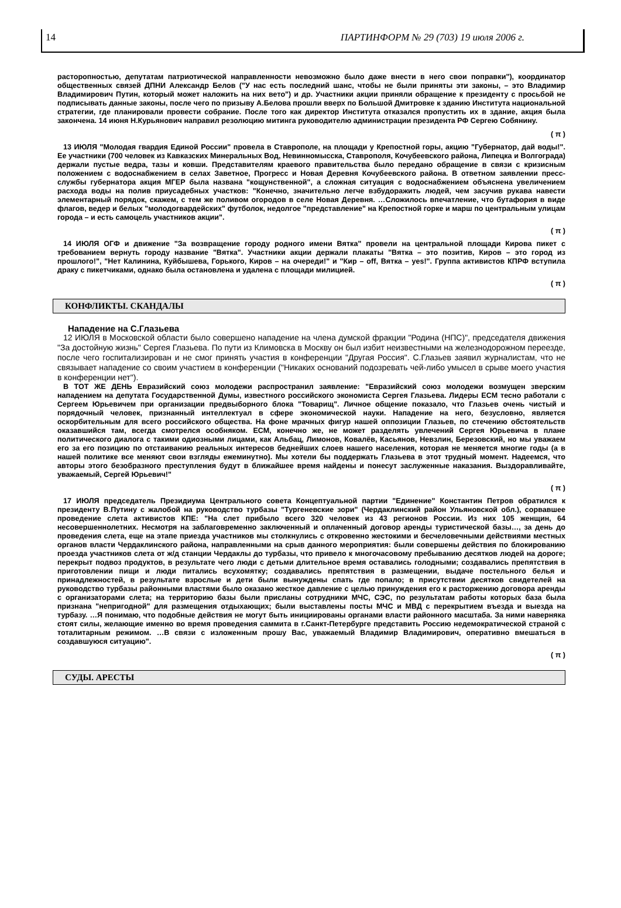14 ПАРТИНФОРМ № 29 (703) 19 июля 2006 г.
расторопностью, депутатам патриотической направленности невозможно было даже внести в него свои поправки"), координатор общественных связей ДПНИ Александр Белов ("У нас есть последний шанс, чтобы не были приняты эти законы, – это Владимир Владимирович Путин, который может наложить на них вето") и др. Участники акции приняли обращение к президенту с просьбой не подписывать данные законы, после чего по призыву А.Белова прошли вверх по Большой Дмитровке к зданию Института национальной стратегии, где планировали провести собрание. После того как директор Института отказался пропустить их в здание, акция была закончена. 14 июня Н.Курьянович направил резолюцию митинга руководителю администрации президента РФ Сергею Собянину.
( π )
13 ИЮЛЯ "Молодая гвардия Единой России" провела в Ставрополе, на площади у Крепостной горы, акцию "Губернатор, дай воды!". Ее участники (700 человек из Кавказских Минеральных Вод, Невинномысска, Ставрополя, Кочубеевского района, Липецка и Волгограда) держали пустые ведра, тазы и ковши. Представителям краевого правительства было передано обращение в связи с кризисным положением с водоснабжением в селах Заветное, Прогресс и Новая Деревня Кочубеевского района. В ответном заявлении пресс-службы губернатора акция МГЕР была названа "кощунственной", а сложная ситуация с водоснабжением объяснена увеличением расхода воды на полив приусадебных участков: "Конечно, значительно легче взбудоражить людей, чем засучив рукава навести элементарный порядок, скажем, с тем же поливом огородов в селе Новая Деревня. …Сложилось впечатление, что бутафория в виде флагов, ведер и белых "молодогвардейских" футболок, недолгое "представление" на Крепостной горке и марш по центральным улицам города – и есть самоцель участников акции".
( π )
14 ИЮЛЯ ОГФ и движение "За возвращение городу родного имени Вятка" провели на центральной площади Кирова пикет с требованием вернуть городу название "Вятка". Участники акции держали плакаты "Вятка – это позитив, Киров – это город из прошлого!", "Нет Калинина, Куйбышева, Горького, Киров – на очереди!" и "Кир – off, Вятка – yes!". Группа активистов КПРФ вступила драку с пикетчиками, однако была остановлена и удалена с площади милицией.
( π )
КОНФЛИКТЫ. СКАНДАЛЫ
Нападение на С.Глазьева
12 ИЮЛЯ в Московской области было совершено нападение на члена думской фракции "Родина (НПС)", председателя движения "За достойную жизнь" Сергея Глазьева. По пути из Климовска в Москву он был избит неизвестными на железнодорожном переезде, после чего госпитализирован и не смог принять участия в конференции "Другая Россия". С.Глазьев заявил журналистам, что не связывает нападение со своим участием в конференции ("Никаких оснований подозревать чей-либо умысел в срыве моего участия в конференции нет").
В ТОТ ЖЕ ДЕНЬ Евразийский союз молодежи распространил заявление: "Евразийский союз молодежи возмущен зверским нападением на депутата Государственной Думы, известного российского экономиста Сергея Глазьева. Лидеры ЕСМ тесно работали с Сергеем Юрьевичем при организации предвыборного блока "Товарищ". Личное общение показало, что Глазьев очень чистый и порядочный человек, признанный интеллектуал в сфере экономической науки. Нападение на него, безусловно, является оскорбительным для всего российского общества. На фоне мрачных фигур нашей оппозиции Глазьев, по стечению обстоятельств оказавшийся там, всегда смотрелся особняком. ЕСМ, конечно же, не может разделять увлечений Сергея Юрьевича в плане политического диалога с такими одиозными лицами, как Альбац, Лимонов, Ковалёв, Касьянов, Невзлин, Березовский, но мы уважаем его за его позицию по отстаиванию реальных интересов беднейших слоев нашего населения, которая не меняется многие годы (а в нашей политике все меняют свои взгляды ежеминутно). Мы хотели бы поддержать Глазьева в этот трудный момент. Надеемся, что авторы этого безобразного преступления будут в ближайшее время найдены и понесут заслуженные наказания. Выздоравливайте, уважаемый, Сергей Юрьевич!"
( π )
17 ИЮЛЯ председатель Президиума Центрального совета Концептуальной партии "Единение" Константин Петров обратился к президенту В.Путину с жалобой на руководство турбазы "Тургеневские зори" (Чердаклинский район Ульяновской обл.), сорвавшее проведение слета активистов КПЕ: "На слет прибыло всего 320 человек из 43 регионов России. Из них 105 женщин, 64 несовершеннолетних. Несмотря на заблаговременно заключенный и оплаченный договор аренды туристической базы…, за день до проведения слета, еще на этапе приезда участников мы столкнулись с откровенно жестокими и бесчеловечными действиями местных органов власти Чердаклинского района, направленными на срыв данного мероприятия: были совершены действия по блокированию проезда участников слета от ж/д станции Чердаклы до турбазы, что привело к многочасовому пребыванию десятков людей на дороге; перекрыт подвоз продуктов, в результате чего люди с детьми длительное время оставались голодными; создавались препятствия в приготовлении пищи и люди питались всухомятку; создавались препятствия в размещении, выдаче постельного белья и принадлежностей, в результате взрослые и дети были вынуждены спать где попало; в присутствии десятков свидетелей на руководство турбазы районными властями было оказано жесткое давление с целью принуждения его к расторжению договора аренды с организаторами слета; на территорию базы были присланы сотрудники МЧС, СЭС, по результатам работы которых база была признана "непригодной" для размещения отдыхающих; были выставлены посты МЧС и МВД с перекрытием въезда и выезда на турбазу. …Я понимаю, что подобные действия не могут быть инициированы органами власти районного масштаба. За ними наверняка стоят силы, желающие именно во время проведения саммита в г.Санкт-Петербурге представить Россию недемократической страной с тоталитарным режимом. …В связи с изложенным прошу Вас, уважаемый Владимир Владимирович, оперативно вмешаться в создавшуюся ситуацию".
( π )
СУДЫ. АРЕСТЫ